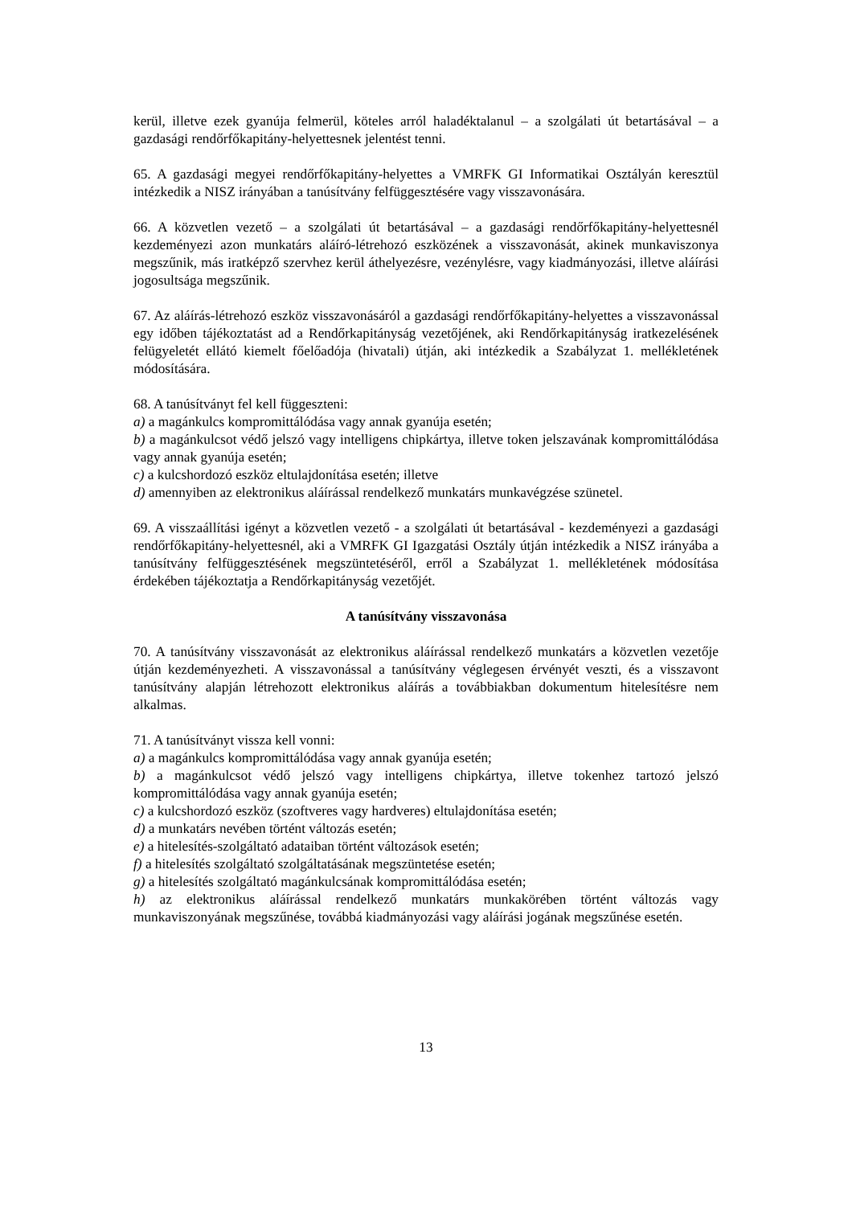kerül, illetve ezek gyanúja felmerül, köteles arról haladéktalanul – a szolgálati út betartásával – a gazdasági rendőrfőkapitány-helyettesnek jelentést tenni.
65. A gazdasági megyei rendőrfőkapitány-helyettes a VMRFK GI Informatikai Osztályán keresztül intézkedik a NISZ irányában a tanúsítvány felfüggesztésére vagy visszavonására.
66. A közvetlen vezető – a szolgálati út betartásával – a gazdasági rendőrfőkapitány-helyettesnél kezdeményezi azon munkatárs aláíró-létrehozó eszközének a visszavonását, akinek munkaviszonya megszűnik, más iratképző szervhez kerül áthelyezésre, vezénylésre, vagy kiadmányozási, illetve aláírási jogosultsága megszűnik.
67. Az aláírás-létrehozó eszköz visszavonásáról a gazdasági rendőrfőkapitány-helyettes a visszavonással egy időben tájékoztatást ad a Rendőrkapitányság vezetőjének, aki Rendőrkapitányság iratkezelésének felügyeletét ellátó kiemelt főelőadója (hivatali) útján, aki intézkedik a Szabályzat 1. mellékletének módosítására.
68. A tanúsítványt fel kell függeszteni:
a) a magánkulcs kompromittálódása vagy annak gyanúja esetén;
b) a magánkulcsot védő jelszó vagy intelligens chipkártya, illetve token jelszavának kompromittálódása vagy annak gyanúja esetén;
c) a kulcshordozó eszköz eltulajdonítása esetén; illetve
d) amennyiben az elektronikus aláírással rendelkező munkatárs munkavégzése szünetel.
69. A visszaállítási igényt a közvetlen vezető - a szolgálati út betartásával - kezdeményezi a gazdasági rendőrfőkapitány-helyettesnél, aki a VMRFK GI Igazgatási Osztály útján intézkedik a NISZ irányába a tanúsítvány felfüggesztésének megszüntetéséről, erről a Szabályzat 1. mellékletének módosítása érdekében tájékoztatja a Rendőrkapitányság vezetőjét.
A tanúsítvány visszavonása
70. A tanúsítvány visszavonását az elektronikus aláírással rendelkező munkatárs a közvetlen vezetője útján kezdeményezheti. A visszavonással a tanúsítvány véglegesen érvényét veszti, és a visszavont tanúsítvány alapján létrehozott elektronikus aláírás a továbbiakban dokumentum hitelesítésre nem alkalmas.
71. A tanúsítványt vissza kell vonni:
a) a magánkulcs kompromittálódása vagy annak gyanúja esetén;
b) a magánkulcsot védő jelszó vagy intelligens chipkártya, illetve tokenhez tartozó jelszó kompromittálódása vagy annak gyanúja esetén;
c) a kulcshordozó eszköz (szoftveres vagy hardveres) eltulajdonítása esetén;
d) a munkatárs nevében történt változás esetén;
e) a hitelesítés-szolgáltató adataiban történt változások esetén;
f) a hitelesítés szolgáltató szolgáltatásának megszüntetése esetén;
g) a hitelesítés szolgáltató magánkulcsának kompromittálódása esetén;
h) az elektronikus aláírással rendelkező munkatárs munkakörében történt változás vagy munkaviszonyának megszűnése, továbbá kiadmányozási vagy aláírási jogának megszűnése esetén.
13